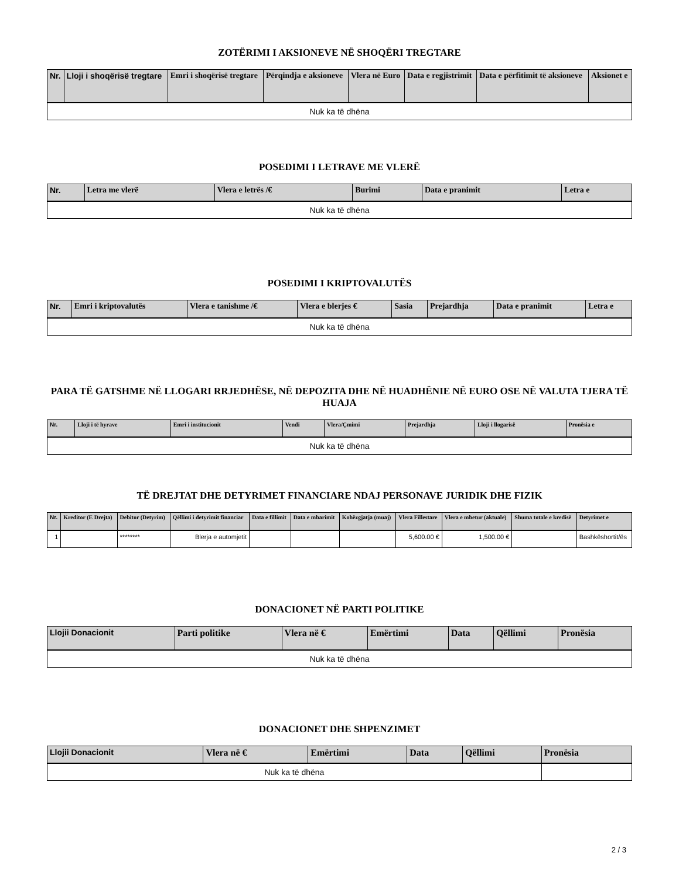ZOTËRIMI I AKSIONEVE NË SHOQËRI TREGTARE
| Nr. | Lloji i shoqërisë tregtare | Emri i shoqërisë tregtare | Përqindja e aksioneve | Vlera në Euro | Data e regjistrimit | Data e përfitimit të aksioneve | Aksionet e |
| --- | --- | --- | --- | --- | --- | --- | --- |
| Nuk ka të dhëna | | | | | | | |
POSEDIMI I LETRAVE ME VLERË
| Nr. | Letra me vlerë | Vlera e letrës /€ | Burimi | Data e pranimit | Letra e |
| --- | --- | --- | --- | --- | --- |
| Nuk ka të dhëna | | | | | |
POSEDIMI I KRIPTOVALUTËS
| Nr. | Emri i kriptovalutës | Vlera e tanishme /€ | Vlera e blerjes € | Sasia | Prejardhja | Data e pranimit | Letra e |
| --- | --- | --- | --- | --- | --- | --- | --- |
| Nuk ka të dhëna | | | | | | | |
PARA TË GATSHME NË LLOGARI RRJEDHËSE, NË DEPOZITA DHE NË HUADHËNIE NË EURO OSE NË VALUTA TJERA TË HUAJA
| Nr. | Lloji i të hyrave | Emri i institucionit | Vendi | Vlera/Çmimi | Prejardhja | Lloji i llogarisë | Pronësia e |
| --- | --- | --- | --- | --- | --- | --- | --- |
| Nuk ka të dhëna | | | | | | | |
TË DREJTAT DHE DETYRIMET FINANCIARE NDAJ PERSONAVE JURIDIK DHE FIZIK
| Nr. | Kreditor (E Drejta) | Debitor (Detyrim) | Qëllimi i detyrimit financiar | Data e fillimit | Data e mbarimit | Kohëzgjatja (muaj) | Vlera Fillestare | Vlera e mbetur (aktuale) | Shuma totale e kredisë | Detyrimet e |
| --- | --- | --- | --- | --- | --- | --- | --- | --- | --- | --- |
| 1 | | ******** | Blerja e automjetit | | | | 5,600.00 € | 1,500.00 € | | Bashkëshortit/ës |
DONACIONET NË PARTI POLITIKE
| Llojii Donacionit | Parti politike | Vlera në € | Emërtimi | Data | Qëllimi | Pronësia |
| --- | --- | --- | --- | --- | --- | --- |
| Nuk ka të dhëna | | | | | | |
DONACIONET DHE SHPENZIMET
| Llojii Donacionit | Vlera në € | Emërtimi | Data | Qëllimi | Pronësia |
| --- | --- | --- | --- | --- | --- |
| Nuk ka të dhëna | | | | | |
2 / 3